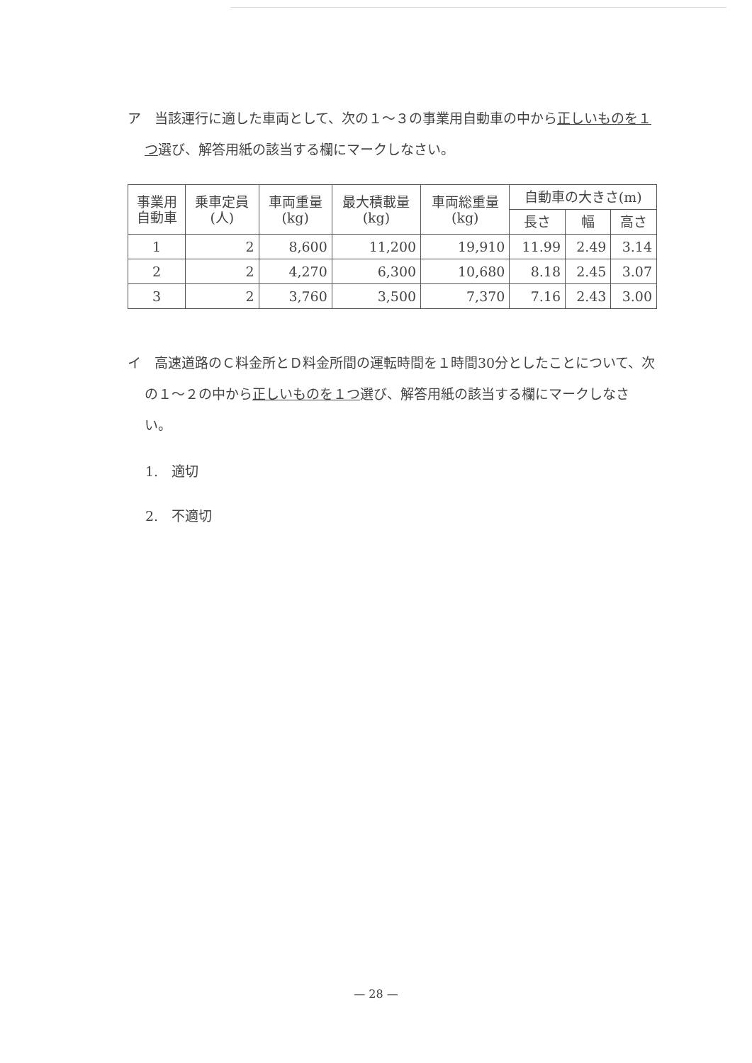ア　当該運行に適した車両として、次の１～３の事業用自動車の中から正しいものを１つ選び、解答用紙の該当する欄にマークしなさい。
| 事業用 自動車 | 乗車定員 (人) | 車両重量 (kg) | 最大積載量 (kg) | 車両総重量 (kg) | 自動車の大きさ(m) | | |
| --- | --- | --- | --- | --- | --- | --- | --- |
| | | | | | 長さ | 幅 | 高さ |
| 1 | 2 | 8,600 | 11,200 | 19,910 | 11.99 | 2.49 | 3.14 |
| 2 | 2 | 4,270 | 6,300 | 10,680 | 8.18 | 2.45 | 3.07 |
| 3 | 2 | 3,760 | 3,500 | 7,370 | 7.16 | 2.43 | 3.00 |
イ　高速道路のＣ料金所とＤ料金所間の運転時間を１時間30分としたことについて、次の１～２の中から正しいものを１つ選び、解答用紙の該当する欄にマークしなさい。
1.　適切
2.　不適切
— 28 —